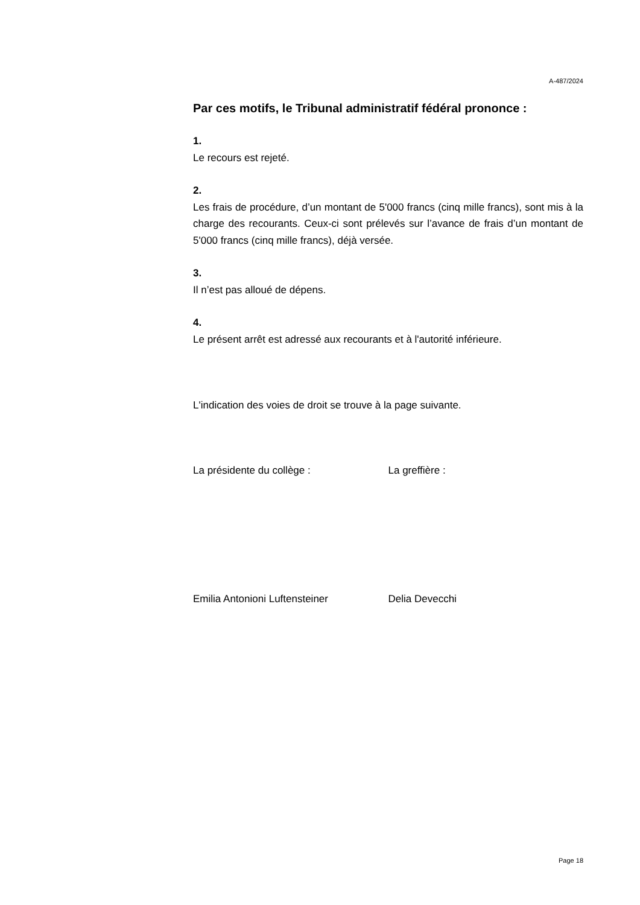A-487/2024
Par ces motifs, le Tribunal administratif fédéral prononce :
1.
Le recours est rejeté.
2.
Les frais de procédure, d’un montant de 5'000 francs (cinq mille francs), sont mis à la charge des recourants. Ceux-ci sont prélevés sur l’avance de frais d’un montant de 5'000 francs (cinq mille francs), déjà versée.
3.
Il n’est pas alloué de dépens.
4.
Le présent arrêt est adressé aux recourants et à l'autorité inférieure.
L'indication des voies de droit se trouve à la page suivante.
La présidente du collège : La greffière :
Emilia Antonioni Luftensteiner Delia Devecchi
Page 18